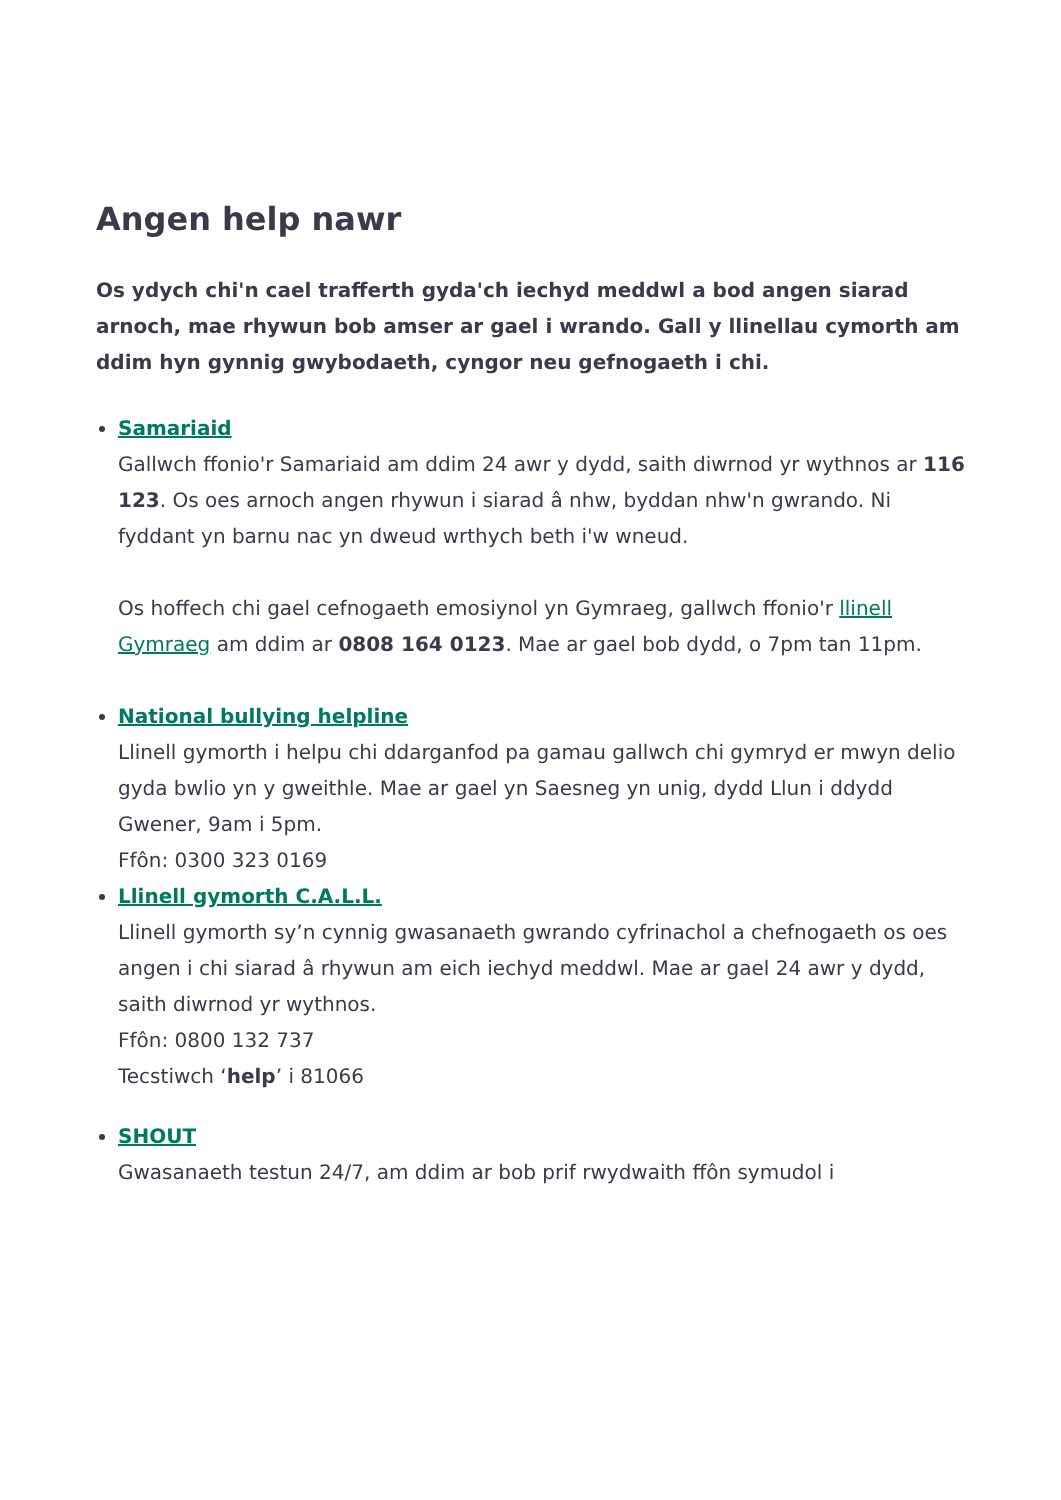Angen help nawr
Os ydych chi'n cael trafferth gyda'ch iechyd meddwl a bod angen siarad arnoch, mae rhywun bob amser ar gael i wrando. Gall y llinellau cymorth am ddim hyn gynnig gwybodaeth, cyngor neu gefnogaeth i chi.
Samariaid
Gallwch ffonio'r Samariaid am ddim 24 awr y dydd, saith diwrnod yr wythnos ar 116 123. Os oes arnoch angen rhywun i siarad â nhw, byddan nhw'n gwrando. Ni fyddant yn barnu nac yn dweud wrthych beth i'w wneud.
Os hoffech chi gael cefnogaeth emosiynol yn Gymraeg, gallwch ffonio'r llinell Gymraeg am ddim ar 0808 164 0123. Mae ar gael bob dydd, o 7pm tan 11pm.
National bullying helpline
Llinell gymorth i helpu chi ddarganfod pa gamau gallwch chi gymryd er mwyn delio gyda bwlio yn y gweithle. Mae ar gael yn Saesneg yn unig, dydd Llun i ddydd Gwener, 9am i 5pm.
Ffôn: 0300 323 0169
Llinell gymorth C.A.L.L.
Llinell gymorth sy’n cynnig gwasanaeth gwrando cyfrinachol a chefnogaeth os oes angen i chi siarad â rhywun am eich iechyd meddwl. Mae ar gael 24 awr y dydd, saith diwrnod yr wythnos.
Ffôn: 0800 132 737
Tecstiwch ‘help’ i 81066
SHOUT
Gwasanaeth testun 24/7, am ddim ar bob prif rwydwaith ffôn symudol i